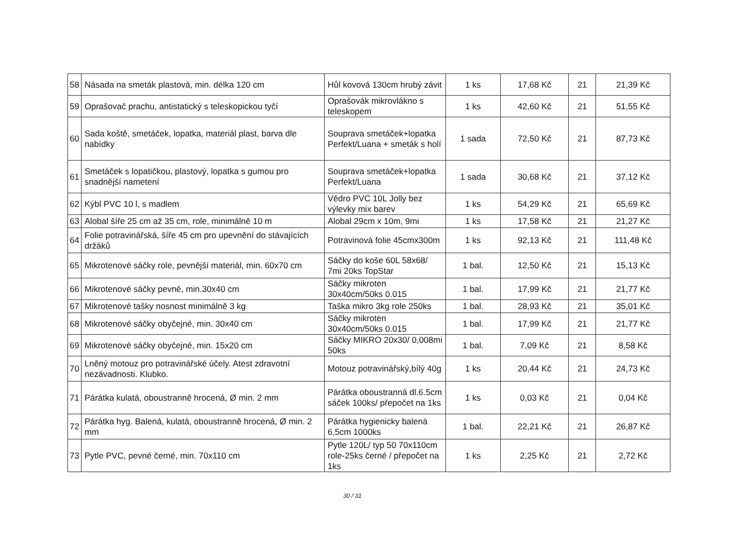| 58 | Násada na smeták plastová, min. délka 120 cm | Hůl kovová 130cm hrubý závit | 1 ks | 17,68 Kč | 21 | 21,39 Kč |
| 59 | Oprašovač prachu, antistatický s teleskopickou tyčí | Oprašovák mikrovlákno s teleskopem | 1 ks | 42,60 Kč | 21 | 51,55 Kč |
| 60 | Sada koště, smetáček, lopatka, materiál plast, barva dle nabídky | Souprava smetáček+lopatka Perfekt/Luana + smeták s holí | 1 sada | 72,50 Kč | 21 | 87,73 Kč |
| 61 | Smetáček s lopatičkou, plastový, lopatka s gumou pro snadnější nametení | Souprava smetáček+lopatka Perfekt/Luana | 1 sada | 30,68 Kč | 21 | 37,12 Kč |
| 62 | Kýbl PVC 10 l, s madlem | Vědro PVC 10L Jolly bez výlevky mix barev | 1 ks | 54,29 Kč | 21 | 65,69 Kč |
| 63 | Alobal šíře 25 cm až 35 cm, role, minimálně 10 m | Alobal 29cm x 10m, 9mi | 1 ks | 17,58 Kč | 21 | 21,27 Kč |
| 64 | Folie potravinářská, šíře 45 cm pro upevnění do stávajících držáků | Potravinová folie 45cmx300m | 1 ks | 92,13 Kč | 21 | 111,48 Kč |
| 65 | Mikrotenové sáčky role, pevnější materiál, min. 60x70 cm | Sáčky do koše 60L 58x68/ 7mi 20ks TopStar | 1 bal. | 12,50 Kč | 21 | 15,13 Kč |
| 66 | Mikrotenové sáčky pevné, min.30x40 cm | Sáčky mikroten 30x40cm/50ks 0.015 | 1 bal. | 17,99 Kč | 21 | 21,77 Kč |
| 67 | Mikrotenové tašky nosnost minimálně 3 kg | Taška mikro 3kg role 250ks | 1 bal. | 28,93 Kč | 21 | 35,01 Kč |
| 68 | Mikrotenové sáčky obyčejné, min. 30x40 cm | Sáčky mikroten 30x40cm/50ks 0.015 | 1 bal. | 17,99 Kč | 21 | 21,77 Kč |
| 69 | Mikrotenové sáčky obyčejné, min. 15x20 cm | Sáčky MIKRO 20x30/ 0,008mi 50ks | 1 bal. | 7,09 Kč | 21 | 8,58 Kč |
| 70 | Lněný motouz pro potravinářské účely. Atest zdravotní nezávadnosti. Klubko. | Motouz potravinářský,bílý 40g | 1 ks | 20,44 Kč | 21 | 24,73 Kč |
| 71 | Párátka kulatá, oboustranně hrocená, Ø min. 2 mm | Párátka oboustranná dl.6.5cm sáček 100ks/ přepočet na 1ks | 1 ks | 0,03 Kč | 21 | 0,04 Kč |
| 72 | Párátka hyg. Balená, kulatá, oboustranně hrocená, Ø min. 2 mm | Párátka hygienicky balená 6,5cm 1000ks | 1 bal. | 22,21 Kč | 21 | 26,87 Kč |
| 73 | Pytle PVC, pevné černé, min. 70x110 cm | Pytle 120L/ typ 50 70x110cm role-25ks černé / přepočet na 1ks | 1 ks | 2,25 Kč | 21 | 2,72 Kč |
30 / 31